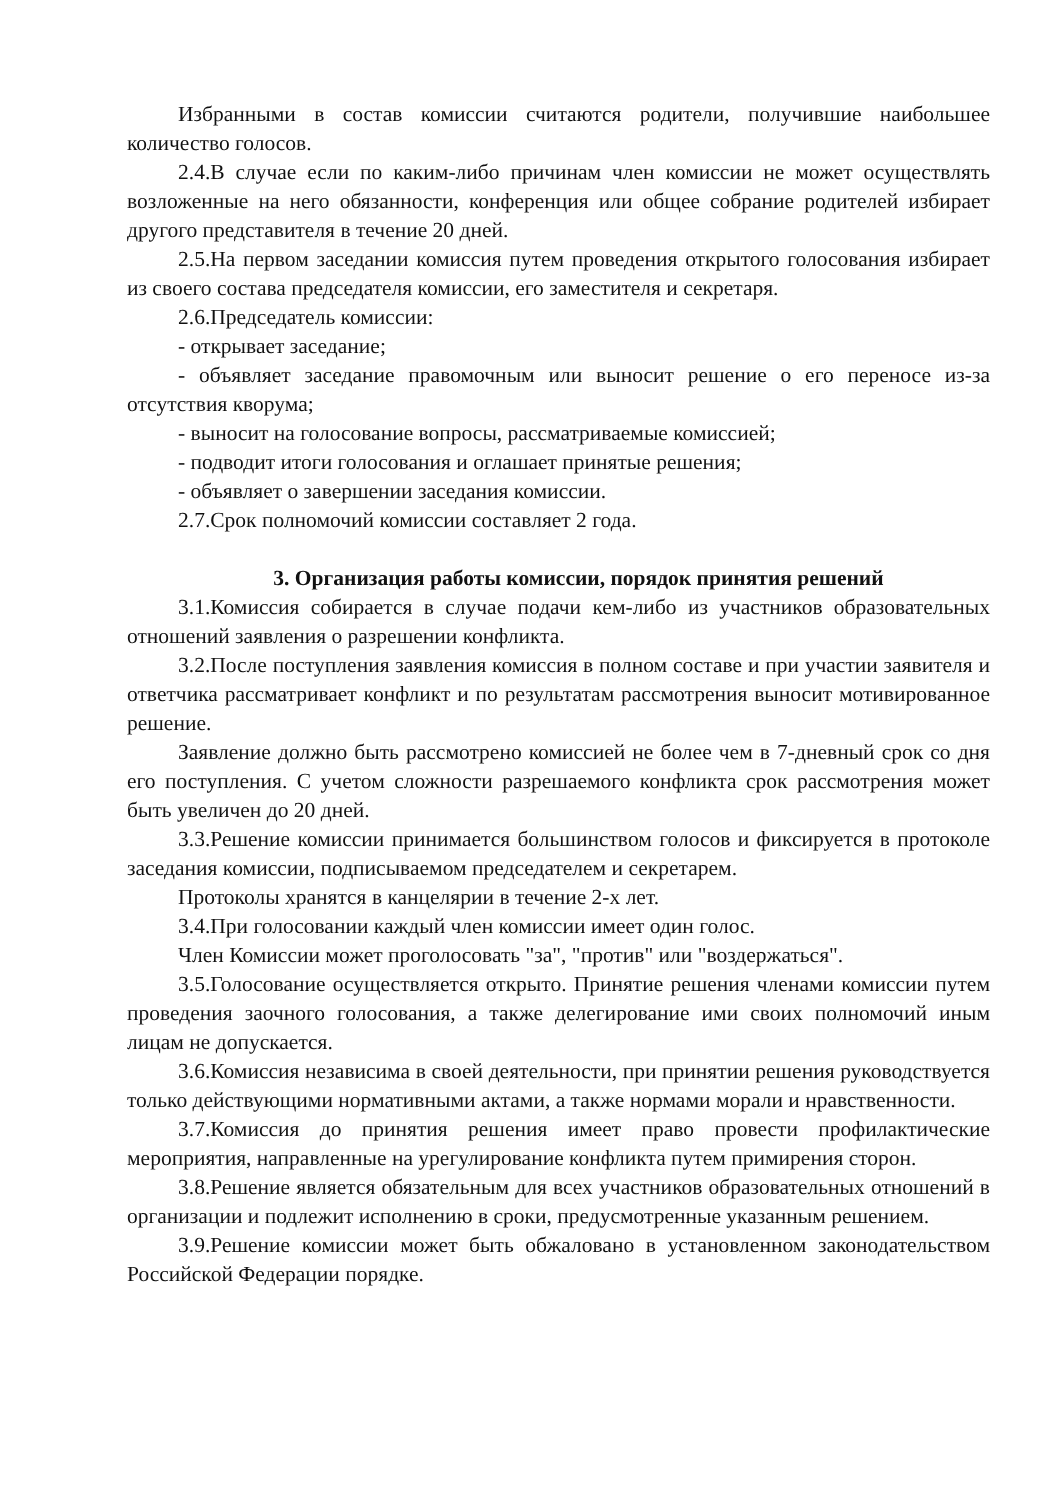Избранными в состав комиссии считаются родители, получившие наибольшее количество голосов.
2.4.В случае если по каким-либо причинам член комиссии не может осуществлять возложенные на него обязанности, конференция или общее собрание родителей избирает другого представителя в течение 20 дней.
2.5.На первом заседании комиссия путем проведения открытого голосования избирает из своего состава председателя комиссии, его заместителя и секретаря.
2.6.Председатель комиссии:
- открывает заседание;
- объявляет заседание правомочным или выносит решение о его переносе из-за отсутствия кворума;
- выносит на голосование вопросы, рассматриваемые комиссией;
- подводит итоги голосования и оглашает принятые решения;
- объявляет о завершении заседания комиссии.
2.7.Срок полномочий комиссии составляет 2 года.
3. Организация работы комиссии, порядок принятия решений
3.1.Комиссия собирается в случае подачи кем-либо из участников образовательных отношений заявления о разрешении конфликта.
3.2.После поступления заявления комиссия в полном составе и при участии заявителя и ответчика рассматривает конфликт и по результатам рассмотрения выносит мотивированное решение.
Заявление должно быть рассмотрено комиссией не более чем в 7-дневный срок со дня его поступления. С учетом сложности разрешаемого конфликта срок рассмотрения может быть увеличен до 20 дней.
3.3.Решение комиссии принимается большинством голосов и фиксируется в протоколе заседания комиссии, подписываемом председателем и секретарем.
Протоколы хранятся в канцелярии в течение 2-х лет.
3.4.При голосовании каждый член комиссии имеет один голос.
Член Комиссии может проголосовать "за", "против" или "воздержаться".
3.5.Голосование осуществляется открыто. Принятие решения членами комиссии путем проведения заочного голосования, а также делегирование ими своих полномочий иным лицам не допускается.
3.6.Комиссия независима в своей деятельности, при принятии решения руководствуется только действующими нормативными актами, а также нормами морали и нравственности.
3.7.Комиссия до принятия решения имеет право провести профилактические мероприятия, направленные на урегулирование конфликта путем примирения сторон.
3.8.Решение является обязательным для всех участников образовательных отношений в организации и подлежит исполнению в сроки, предусмотренные указанным решением.
3.9.Решение комиссии может быть обжаловано в установленном законодательством Российской Федерации порядке.